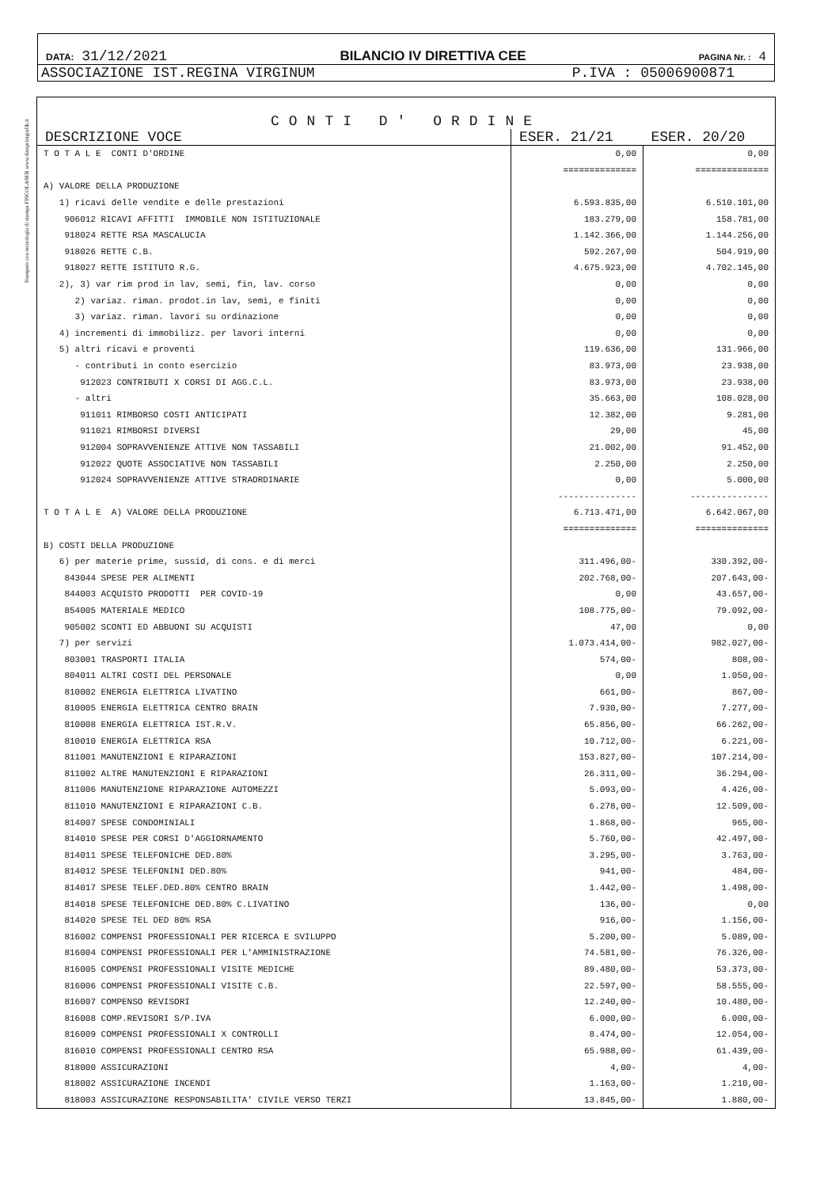Stampato con tecnologia di stampa FISCOLASER www.dataprintgrafik.it
DATA: 31/12/2021 BILANCIO IV DIRETTIVA CEE PAGINA Nr. : 4
ASSOCIAZIONE IST.REGINA VIRGINUM P.IVA : 05006900871
CONTI D' ORDINE
| DESCRIZIONE VOCE | ESER. 21/21 | ESER. 20/20 |
| --- | --- | --- |
| T O T A L E CONTI D'ORDINE | 0,00 | 0,00 |
| | ============== | ============== |
| A) VALORE DELLA PRODUZIONE | | |
| 1) ricavi delle vendite e delle prestazioni | 6.593.835,00 | 6.510.101,00 |
| 906012 RICAVI AFFITTI IMMOBILE NON ISTITUZIONALE | 183.279,00 | 158.781,00 |
| 918024 RETTE RSA MASCALUCIA | 1.142.366,00 | 1.144.256,00 |
| 918026 RETTE C.B. | 592.267,00 | 504.919,00 |
| 918027 RETTE ISTITUTO R.G. | 4.675.923,00 | 4.702.145,00 |
| 2), 3) var rim prod in lav, semi, fin, lav. corso | 0,00 | 0,00 |
| 2) variaz. riman. prodot.in lav, semi, e finiti | 0,00 | 0,00 |
| 3) variaz. riman. lavori su ordinazione | 0,00 | 0,00 |
| 4) incrementi di immobilizz. per lavori interni | 0,00 | 0,00 |
| 5) altri ricavi e proventi | 119.636,00 | 131.966,00 |
| - contributi in conto esercizio | 83.973,00 | 23.938,00 |
| 912023 CONTRIBUTI X CORSI DI AGG.C.L. | 83.973,00 | 23.938,00 |
| - altri | 35.663,00 | 108.028,00 |
| 911011 RIMBORSO COSTI ANTICIPATI | 12.382,00 | 9.281,00 |
| 911021 RIMBORSI DIVERSI | 29,00 | 45,00 |
| 912004 SOPRAVVENIENZE ATTIVE NON TASSABILI | 21.002,00 | 91.452,00 |
| 912022 QUOTE ASSOCIATIVE NON TASSABILI | 2.250,00 | 2.250,00 |
| 912024 SOPRAVVENIENZE ATTIVE STRAORDINARIE | 0,00 | 5.000,00 |
| | --------------- | --------------- |
| T O T A L E A) VALORE DELLA PRODUZIONE | 6.713.471,00 | 6.642.067,00 |
| | ============== | ============== |
| B) COSTI DELLA PRODUZIONE | | |
| 6) per materie prime, sussid, di cons. e di merci | 311.496,00- | 330.392,00- |
| 843044 SPESE PER ALIMENTI | 202.768,00- | 207.643,00- |
| 844003 ACQUISTO PRODOTTI PER COVID-19 | 0,00 | 43.657,00- |
| 854005 MATERIALE MEDICO | 108.775,00- | 79.092,00- |
| 905002 SCONTI ED ABBUONI SU ACQUISTI | 47,00 | 0,00 |
| 7) per servizi | 1.073.414,00- | 982.027,00- |
| 803001 TRASPORTI ITALIA | 574,00- | 808,00- |
| 804011 ALTRI COSTI DEL PERSONALE | 0,00 | 1.050,00- |
| 810002 ENERGIA ELETTRICA LIVATINO | 661,00- | 867,00- |
| 810005 ENERGIA ELETTRICA CENTRO BRAIN | 7.930,00- | 7.277,00- |
| 810008 ENERGIA ELETTRICA IST.R.V. | 65.856,00- | 66.262,00- |
| 810010 ENERGIA ELETTRICA RSA | 10.712,00- | 6.221,00- |
| 811001 MANUTENZIONI E RIPARAZIONI | 153.827,00- | 107.214,00- |
| 811002 ALTRE MANUTENZIONI E RIPARAZIONI | 26.311,00- | 36.294,00- |
| 811006 MANUTENZIONE RIPARAZIONE AUTOMEZZI | 5.093,00- | 4.426,00- |
| 811010 MANUTENZIONI E RIPARAZIONI C.B. | 6.278,00- | 12.509,00- |
| 814007 SPESE CONDOMINIALI | 1.868,00- | 965,00- |
| 814010 SPESE PER CORSI D'AGGIORNAMENTO | 5.760,00- | 42.497,00- |
| 814011 SPESE TELEFONICHE DED.80% | 3.295,00- | 3.763,00- |
| 814012 SPESE TELEFONINI DED.80% | 941,00- | 484,00- |
| 814017 SPESE TELEF.DED.80% CENTRO BRAIN | 1.442,00- | 1.498,00- |
| 814018 SPESE TELEFONICHE DED.80% C.LIVATINO | 136,00- | 0,00 |
| 814020 SPESE TEL DED 80% RSA | 916,00- | 1.156,00- |
| 816002 COMPENSI PROFESSIONALI PER RICERCA E SVILUPPO | 5.200,00- | 5.089,00- |
| 816004 COMPENSI PROFESSIONALI PER L'AMMINISTRAZIONE | 74.581,00- | 76.326,00- |
| 816005 COMPENSI PROFESSIONALI VISITE MEDICHE | 89.480,00- | 53.373,00- |
| 816006 COMPENSI PROFESSIONALI VISITE C.B. | 22.597,00- | 58.555,00- |
| 816007 COMPENSO REVISORI | 12.240,00- | 10.480,00- |
| 816008 COMP.REVISORI S/P.IVA | 6.000,00- | 6.000,00- |
| 816009 COMPENSI PROFESSIONALI X CONTROLLI | 8.474,00- | 12.054,00- |
| 816010 COMPENSI PROFESSIONALI CENTRO RSA | 65.988,00- | 61.439,00- |
| 818000 ASSICURAZIONI | 4,00- | 4,00- |
| 818002 ASSICURAZIONE INCENDI | 1.163,00- | 1.210,00- |
| 818003 ASSICURAZIONE RESPONSABILITA' CIVILE VERSO TERZI | 13.845,00- | 1.880,00- |